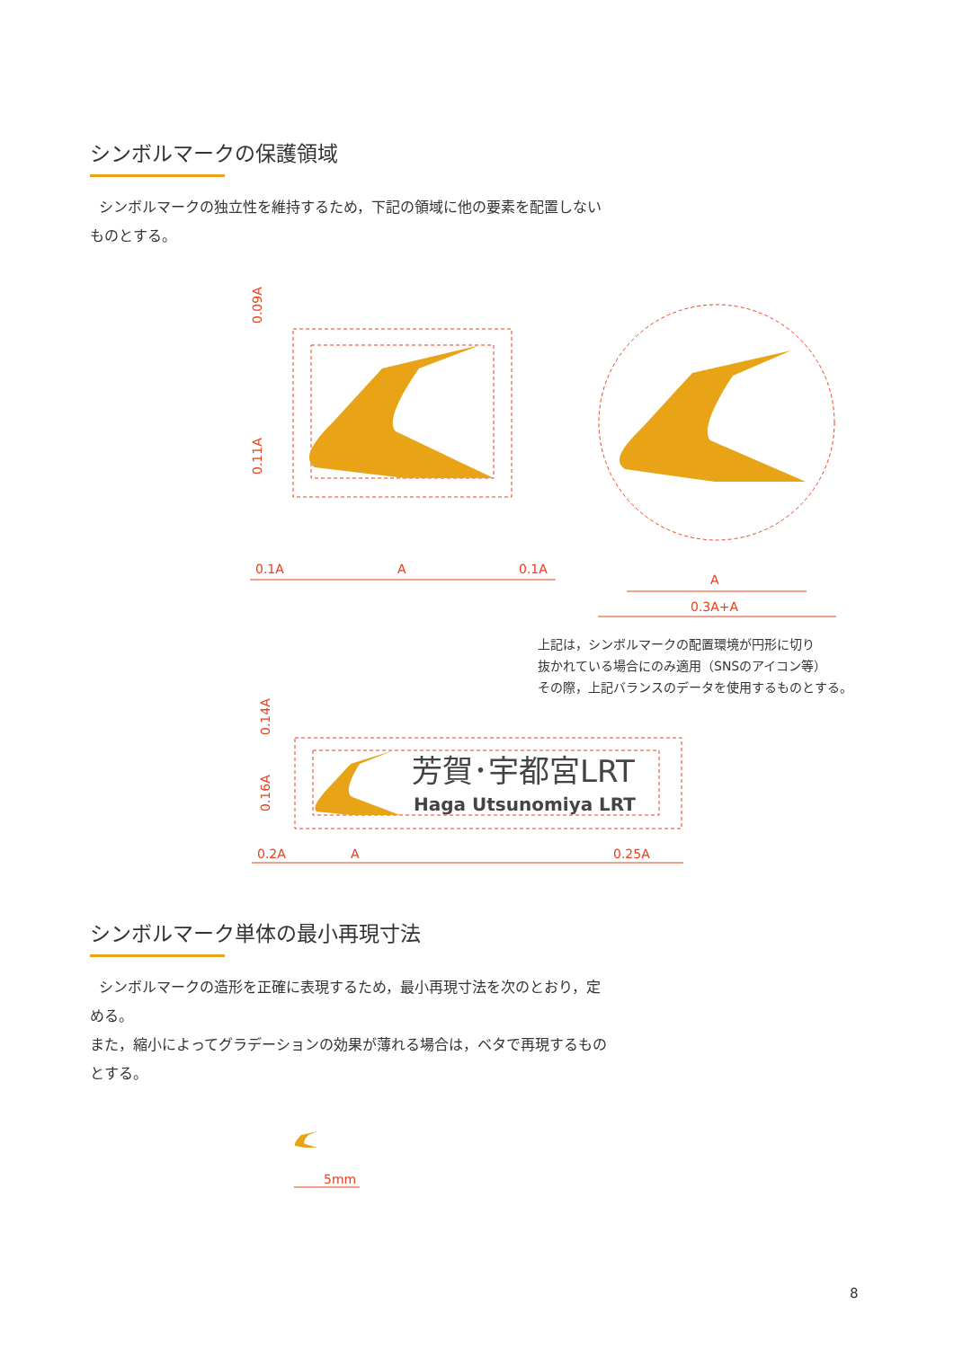シンボルマークの保護領域
シンボルマークの独立性を維持するため，下記の領域に他の要素を配置しないものとする。
0.1A
A
0.1A
A
0.3A+A
0.2A
A
0.25A
0.09A
0.11A
0.14A
0.16A
芳賀･宇都宮LRT
Haga Utsunomiya LRT
上記は，シンボルマークの配置環境が円形に切り
抜かれている場合にのみ適用（SNSのアイコン等）
その際，上記バランスのデータを使用するものとする。
シンボルマーク単体の最小再現寸法
シンボルマークの造形を正確に表現するため，最小再現寸法を次のとおり，定める。
また，縮小によってグラデーションの効果が薄れる場合は，ベタで再現するものとする。
5mm
8